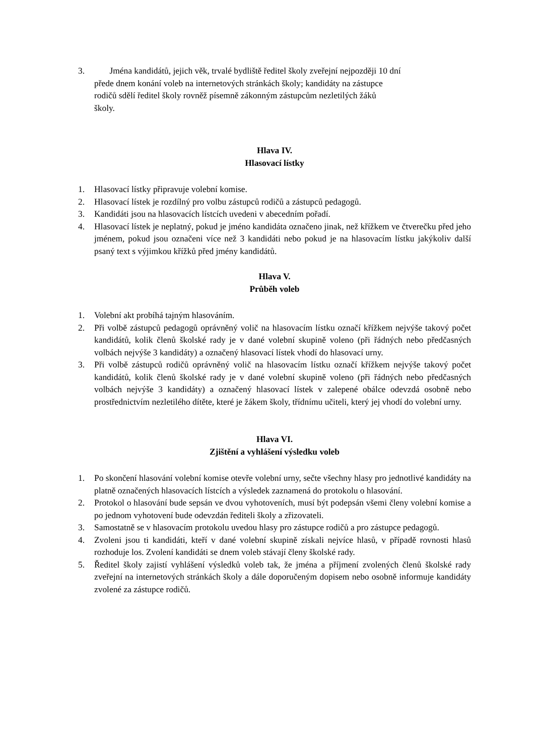3. Jména kandidátů, jejich věk, trvalé bydliště ředitel školy zveřejní nejpozději 10 dní
přede dnem konání voleb na internetových stránkách školy; kandidáty na zástupce
rodičů sdělí ředitel školy rovněž písemně zákonným zástupcům nezletilých žáků
školy.
Hlava IV.
Hlasovací lístky
1. Hlasovací lístky připravuje volební komise.
2. Hlasovací lístek je rozdílný pro volbu zástupců rodičů a zástupců pedagogů.
3. Kandidáti jsou na hlasovacích lístcích uvedeni v abecedním pořadí.
4. Hlasovací lístek je neplatný, pokud je jméno kandidáta označeno jinak, než křížkem ve čtverečku před jeho jménem, pokud jsou označeni více než 3 kandidáti nebo pokud je na hlasovacím lístku jakýkoliv další psaný text s výjimkou křížků před jmény kandidátů.
Hlava V.
Průběh voleb
1. Volební akt probíhá tajným hlasováním.
2. Při volbě zástupců pedagogů oprávněný volič na hlasovacím lístku označí křížkem nejvýše takový počet kandidátů, kolik členů školské rady je v dané volební skupině voleno (při řádných nebo předčasných volbách nejvýše 3 kandidáty) a označený hlasovací lístek vhodí do hlasovací urny.
3. Při volbě zástupců rodičů oprávněný volič na hlasovacím lístku označí křížkem nejvýše takový počet kandidátů, kolik členů školské rady je v dané volební skupině voleno (při řádných nebo předčasných volbách nejvýše 3 kandidáty) a označený hlasovací lístek v zalepené obálce odevzdá osobně nebo prostřednictvím nezletilého dítěte, které je žákem školy, třídnímu učiteli, který jej vhodí do volební urny.
Hlava VI.
Zjištění a vyhlášení výsledku voleb
1. Po skončení hlasování volební komise otevře volební urny, sečte všechny hlasy pro jednotlivé kandidáty na platně označených hlasovacích lístcích a výsledek zaznamená do protokolu o hlasování.
2. Protokol o hlasování bude sepsán ve dvou vyhotoveních, musí být podepsán všemi členy volební komise a po jednom vyhotovení bude odevzdán řediteli školy a zřizovateli.
3. Samostatně se v hlasovacím protokolu uvedou hlasy pro zástupce rodičů a pro zástupce pedagogů.
4. Zvoleni jsou ti kandidáti, kteří v dané volební skupině získali nejvíce hlasů, v případě rovnosti hlasů rozhoduje los. Zvolení kandidáti se dnem voleb stávají členy školské rady.
5. Ředitel školy zajistí vyhlášení výsledků voleb tak, že jména a příjmení zvolených členů školské rady zveřejní na internetových stránkách školy a dále doporučeným dopisem nebo osobně informuje kandidáty zvolené za zástupce rodičů.